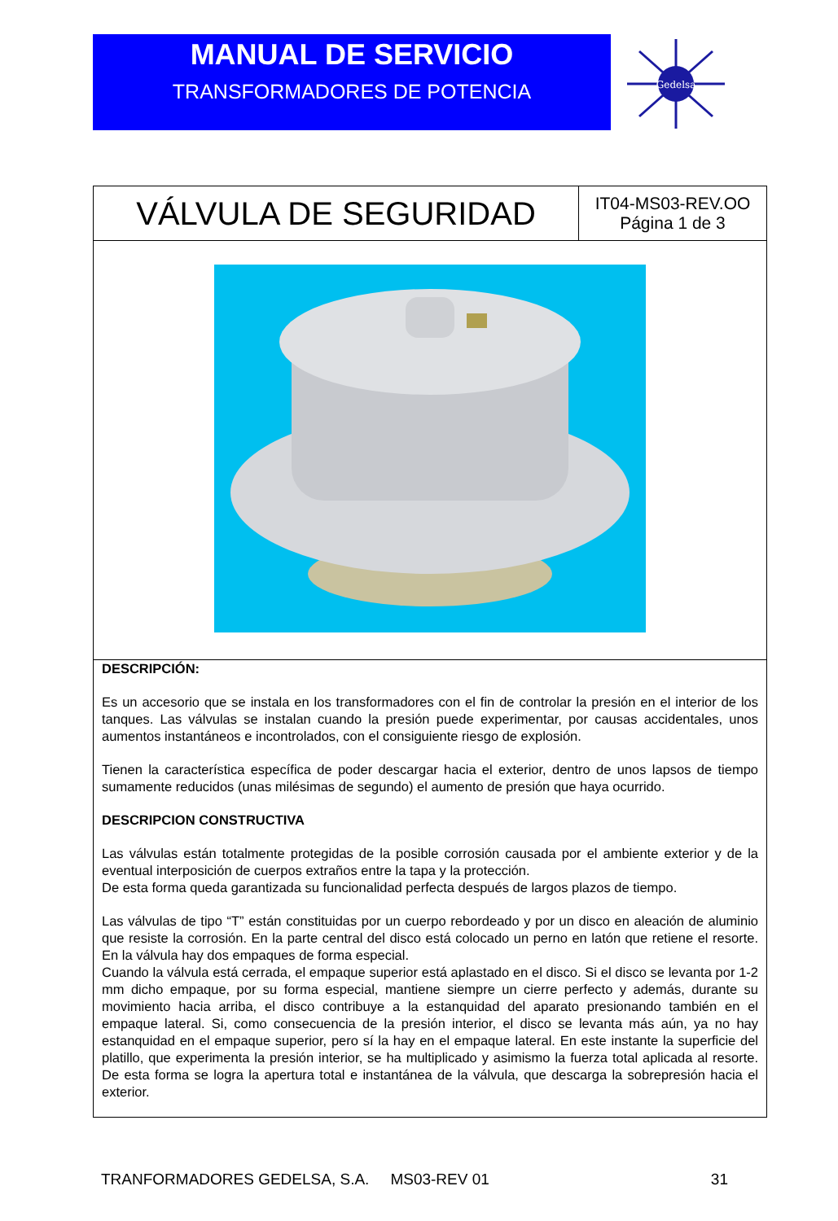MANUAL DE SERVICIO
TRANSFORMADORES DE POTENCIA
Gedelsa
| VÁLVULA DE SEGURIDAD | IT04-MS03-REV.OO Página 1 de 3 |
DESCRIPCIÓN:
Es un accesorio que se instala en los transformadores con el fin de controlar la presión en el interior de los tanques. Las válvulas se instalan cuando la presión puede experimentar, por causas accidentales, unos aumentos instantáneos e incontrolados, con el consiguiente riesgo de explosión.
Tienen la característica específica de poder descargar hacia el exterior, dentro de unos lapsos de tiempo sumamente reducidos (unas milésimas de segundo) el aumento de presión que haya ocurrido.
DESCRIPCION CONSTRUCTIVA
Las válvulas están totalmente protegidas de la posible corrosión causada por el ambiente exterior y de la eventual interposición de cuerpos extraños entre la tapa y la protección.
De esta forma queda garantizada su funcionalidad perfecta después de largos plazos de tiempo.
Las válvulas de tipo “T” están constituidas por un cuerpo rebordeado y por un disco en aleación de aluminio que resiste la corrosión. En la parte central del disco está colocado un perno en latón que retiene el resorte. En la válvula hay dos empaques de forma especial.
Cuando la válvula está cerrada, el empaque superior está aplastado en el disco. Si el disco se levanta por 1-2 mm dicho empaque, por su forma especial, mantiene siempre un cierre perfecto y además, durante su movimiento hacia arriba, el disco contribuye a la estanquidad del aparato presionando también en el empaque lateral. Si, como consecuencia de la presión interior, el disco se levanta más aún, ya no hay estanquidad en el empaque superior, pero sí la hay en el empaque lateral. En este instante la superficie del platillo, que experimenta la presión interior, se ha multiplicado y asimismo la fuerza total aplicada al resorte. De esta forma se logra la apertura total e instantánea de la válvula, que descarga la sobrepresión hacia el exterior.
TRANFORMADORES GEDELSA, S.A. MS03-REV 01 31